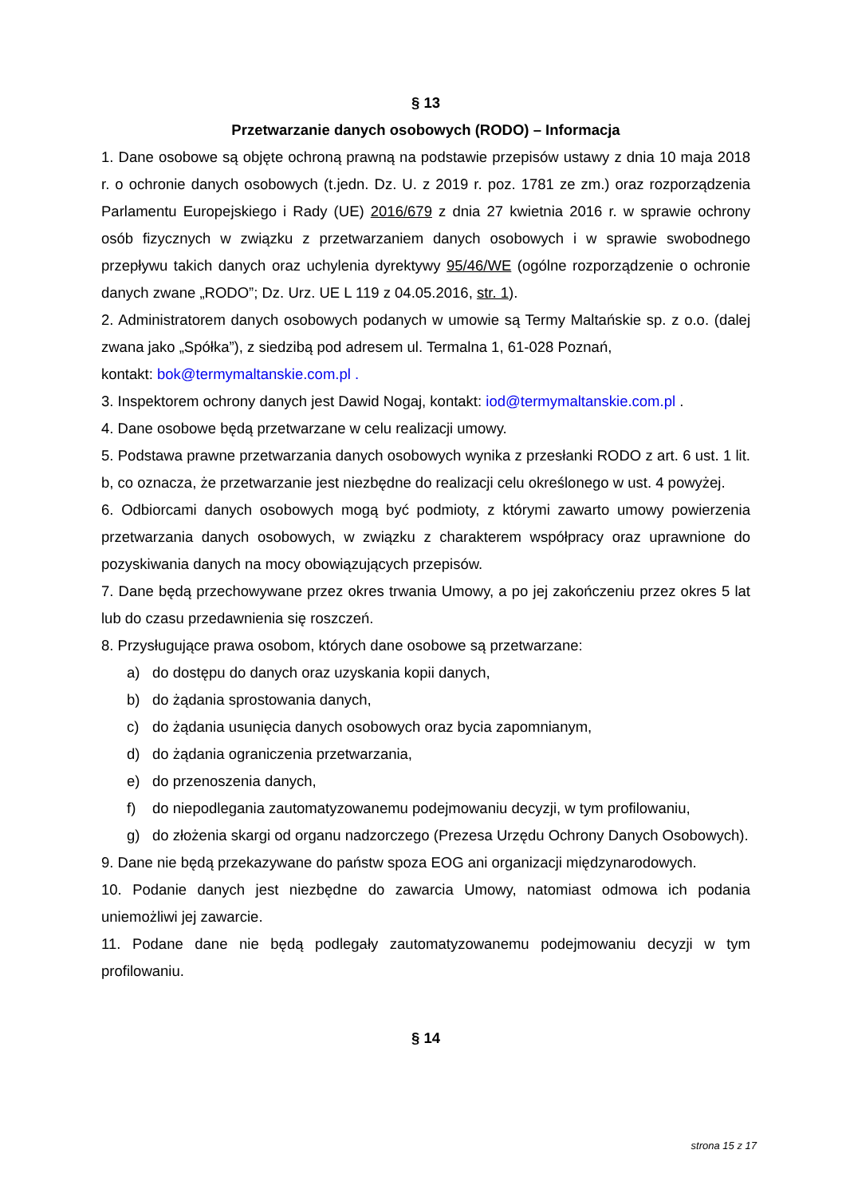§ 13
Przetwarzanie danych osobowych (RODO) – Informacja
1. Dane osobowe są objęte ochroną prawną na podstawie przepisów ustawy z dnia 10 maja 2018 r. o ochronie danych osobowych (t.jedn. Dz. U. z 2019 r. poz. 1781 ze zm.) oraz rozporządzenia Parlamentu Europejskiego i Rady (UE) 2016/679 z dnia 27 kwietnia 2016 r. w sprawie ochrony osób fizycznych w związku z przetwarzaniem danych osobowych i w sprawie swobodnego przepływu takich danych oraz uchylenia dyrektywy 95/46/WE (ogólne rozporządzenie o ochronie danych zwane „RODO”; Dz. Urz. UE L 119 z 04.05.2016, str. 1).
2. Administratorem danych osobowych podanych w umowie są Termy Maltańskie sp. z o.o. (dalej zwana jako „Spółka”), z siedzibą pod adresem ul. Termalna 1, 61-028 Poznań,
kontakt: bok@termymaltanskie.com.pl .
3. Inspektorem ochrony danych jest Dawid Nogaj, kontakt: iod@termymaltanskie.com.pl .
4. Dane osobowe będą przetwarzane w celu realizacji umowy.
5. Podstawa prawne przetwarzania danych osobowych wynika z przesłanki RODO z art. 6 ust. 1 lit. b, co oznacza, że przetwarzanie jest niezbędne do realizacji celu określonego w ust. 4 powyżej.
6. Odbiorcami danych osobowych mogą być podmioty, z którymi zawarto umowy powierzenia przetwarzania danych osobowych, w związku z charakterem współpracy oraz uprawnione do pozyskiwania danych na mocy obowiązujących przepisów.
7. Dane będą przechowywane przez okres trwania Umowy, a po jej zakończeniu przez okres 5 lat lub do czasu przedawnienia się roszczeń.
8. Przysługujące prawa osobom, których dane osobowe są przetwarzane:
a) do dostępu do danych oraz uzyskania kopii danych,
b) do żądania sprostowania danych,
c) do żądania usunięcia danych osobowych oraz bycia zapomnianym,
d) do żądania ograniczenia przetwarzania,
e) do przenoszenia danych,
f) do niepodlegania zautomatyzowanemu podejmowaniu decyzji, w tym profilowaniu,
g) do złożenia skargi od organu nadzorczego (Prezesa Urzędu Ochrony Danych Osobowych).
9. Dane nie będą przekazywane do państw spoza EOG ani organizacji międzynarodowych.
10. Podanie danych jest niezbędne do zawarcia Umowy, natomiast odmowa ich podania uniemożliwi jej zawarcie.
11. Podane dane nie będą podlegały zautomatyzowanemu podejmowaniu decyzji w tym profilowaniu.
§ 14
strona 15 z 17